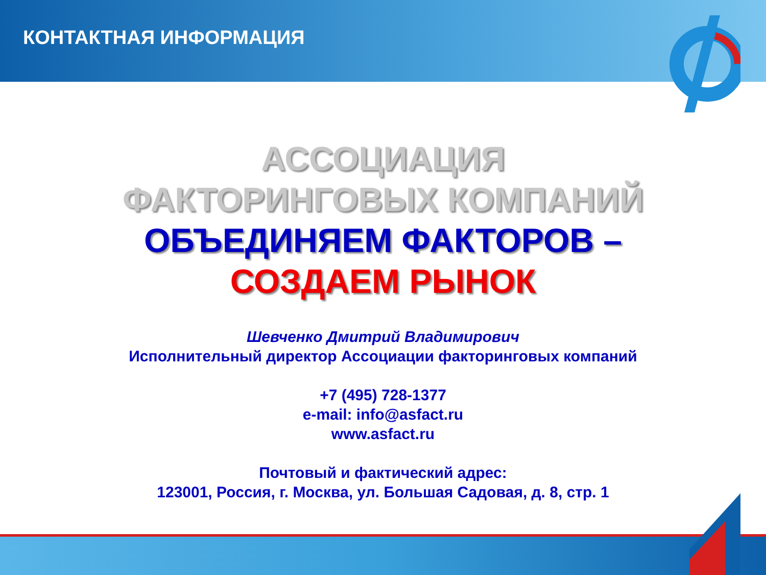КОНТАКТНАЯ ИНФОРМАЦИЯ
АССОЦИАЦИЯ
ФАКТОРИНГОВЫХ КОМПАНИЙ
ОБЪЕДИНЯЕМ ФАКТОРОВ –
СОЗДАЕМ РЫНОК
Шевченко Дмитрий Владимирович
Исполнительный директор Ассоциации факторинговых компаний
+7 (495) 728-1377
e-mail: info@asfact.ru
www.asfact.ru
Почтовый и фактический адрес:
123001, Россия, г. Москва, ул. Большая Садовая, д. 8, стр. 1